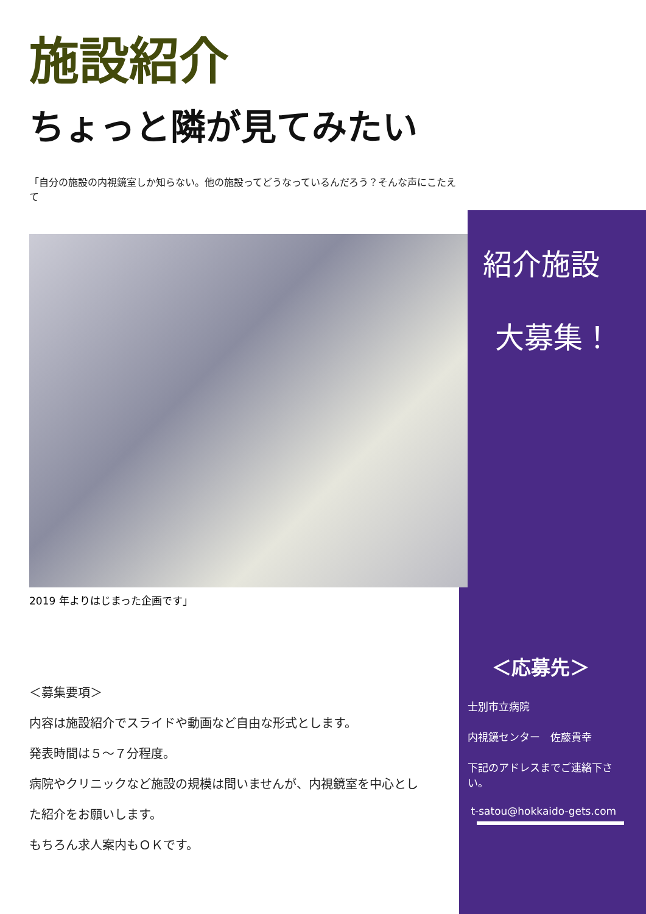施設紹介
ちょっと隣が見てみたい
「自分の施設の内視鏡室しか知らない。他の施設ってどうなっているんだろう？そんな声にこたえて
2019 年よりはじまった企画です」
＜募集要項＞
内容は施設紹介でスライドや動画など自由な形式とします。
発表時間は５～７分程度。
病院やクリニックなど施設の規模は問いませんが、内視鏡室を中心とし
た紹介をお願いします。
もちろん求人案内もＯＫです。
紹介施設
大募集！
＜応募先＞
士別市立病院
内視鏡センター　佐藤貴幸
下記のアドレスまでご連絡下さい。
t-satou@hokkaido-gets.com